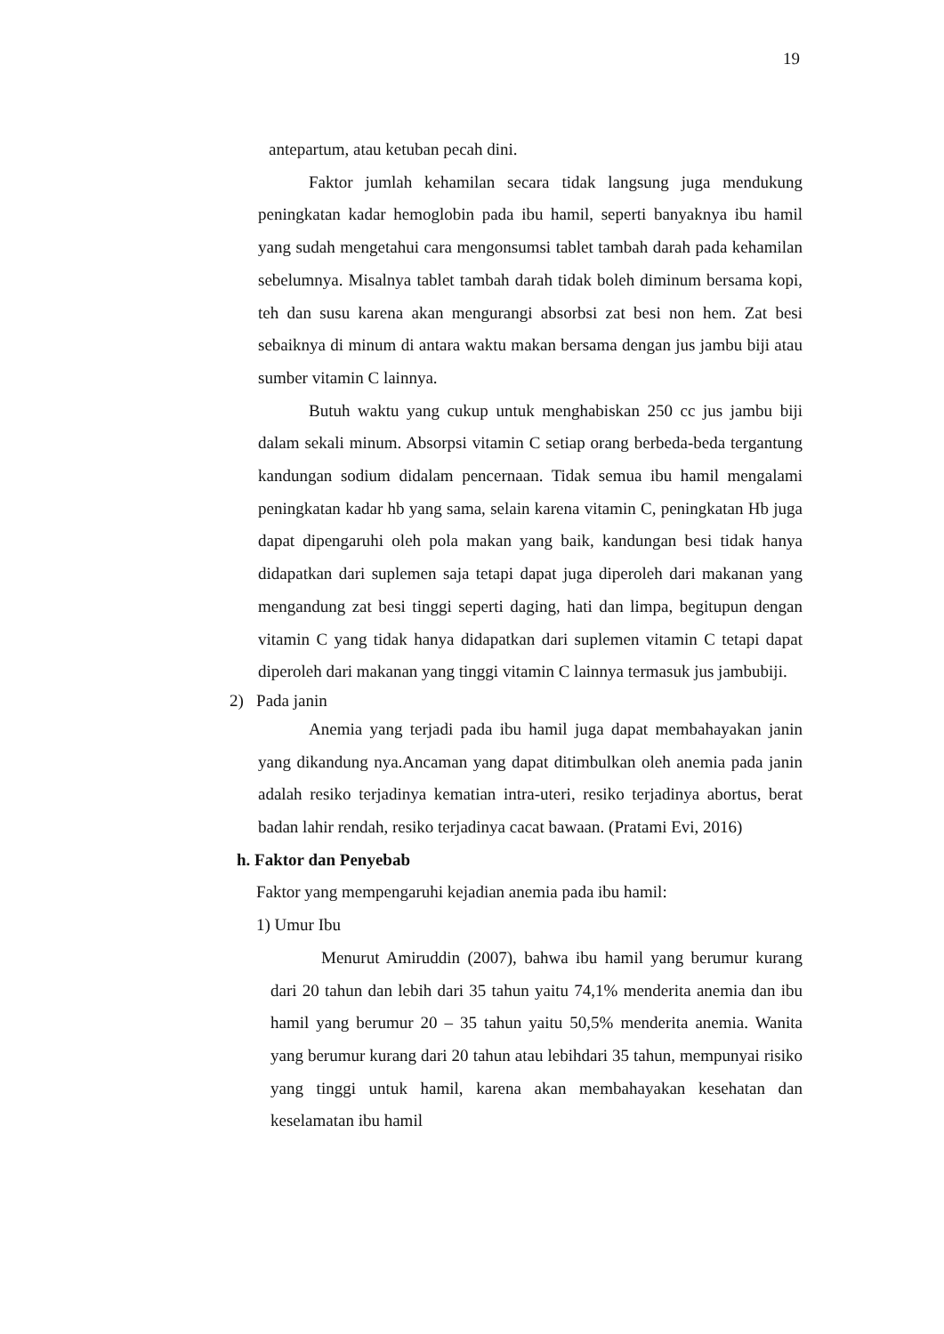19
antepartum, atau ketuban pecah dini.
Faktor jumlah kehamilan secara tidak langsung juga mendukung peningkatan kadar hemoglobin pada ibu hamil, seperti banyaknya ibu hamil yang sudah mengetahui cara mengonsumsi tablet tambah darah pada kehamilan sebelumnya. Misalnya tablet tambah darah tidak boleh diminum bersama kopi, teh dan susu karena akan mengurangi absorbsi zat besi non hem. Zat besi sebaiknya di minum di antara waktu makan bersama dengan jus jambu biji atau sumber vitamin C lainnya.
Butuh waktu yang cukup untuk menghabiskan 250 cc jus jambu biji dalam sekali minum. Absorpsi vitamin C setiap orang berbeda-beda tergantung kandungan sodium didalam pencernaan. Tidak semua ibu hamil mengalami peningkatan kadar hb yang sama, selain karena vitamin C, peningkatan Hb juga dapat dipengaruhi oleh pola makan yang baik, kandungan besi tidak hanya didapatkan dari suplemen saja tetapi dapat juga diperoleh dari makanan yang mengandung zat besi tinggi seperti daging, hati dan limpa, begitupun dengan vitamin C yang tidak hanya didapatkan dari suplemen vitamin C tetapi dapat diperoleh dari makanan yang tinggi vitamin C lainnya termasuk jus jambubiji.
2) Pada janin
Anemia yang terjadi pada ibu hamil juga dapat membahayakan janin yang dikandung nya.Ancaman yang dapat ditimbulkan oleh anemia pada janin adalah resiko terjadinya kematian intra-uteri, resiko terjadinya abortus, berat badan lahir rendah, resiko terjadinya cacat bawaan. (Pratami Evi, 2016)
h. Faktor dan Penyebab
Faktor yang mempengaruhi kejadian anemia pada ibu hamil:
1) Umur Ibu
Menurut Amiruddin (2007), bahwa ibu hamil yang berumur kurang dari 20 tahun dan lebih dari 35 tahun yaitu 74,1% menderita anemia dan ibu hamil yang berumur 20 – 35 tahun yaitu 50,5% menderita anemia. Wanita yang berumur kurang dari 20 tahun atau lebihdari 35 tahun, mempunyai risiko yang tinggi untuk hamil, karena akan membahayakan kesehatan dan keselamatan ibu hamil